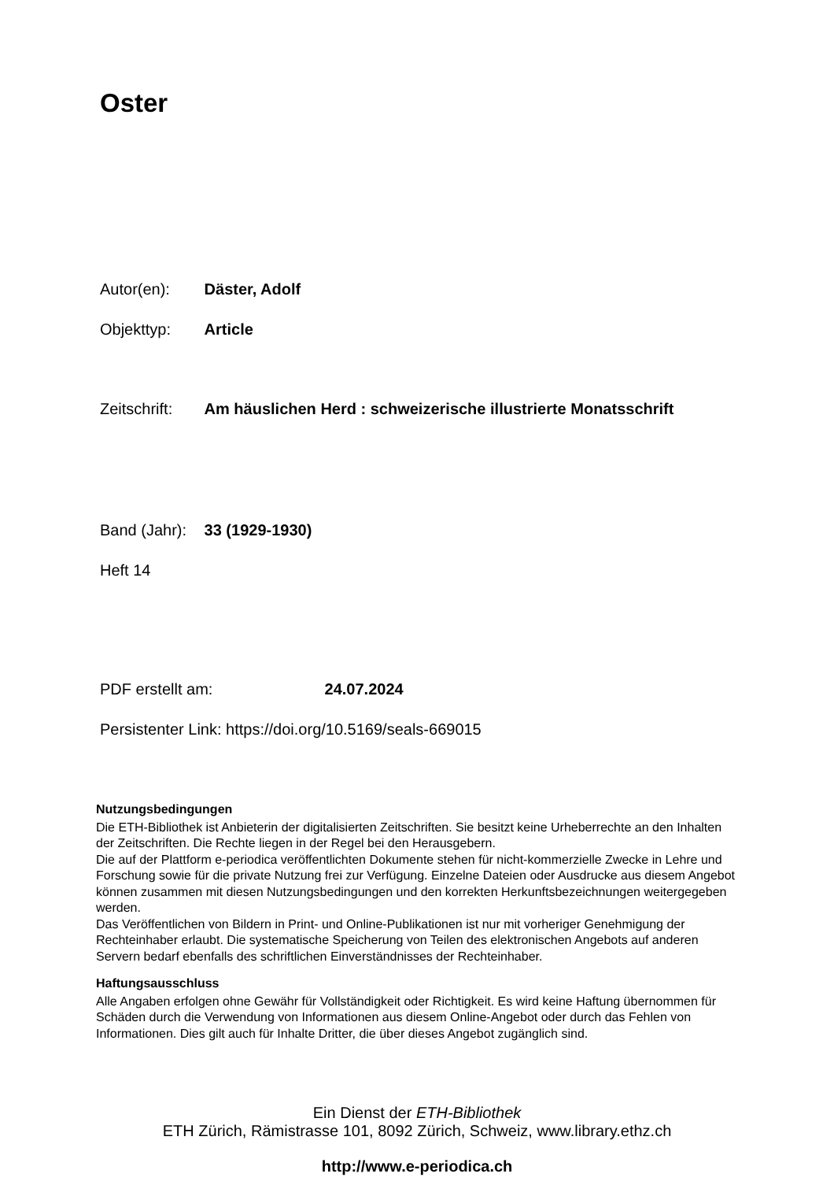Oster
Autor(en): Däster, Adolf
Objekttyp: Article
Zeitschrift: Am häuslichen Herd : schweizerische illustrierte Monatsschrift
Band (Jahr): 33 (1929-1930)
Heft 14
PDF erstellt am: 24.07.2024
Persistenter Link: https://doi.org/10.5169/seals-669015
Nutzungsbedingungen
Die ETH-Bibliothek ist Anbieterin der digitalisierten Zeitschriften. Sie besitzt keine Urheberrechte an den Inhalten der Zeitschriften. Die Rechte liegen in der Regel bei den Herausgebern.
Die auf der Plattform e-periodica veröffentlichten Dokumente stehen für nicht-kommerzielle Zwecke in Lehre und Forschung sowie für die private Nutzung frei zur Verfügung. Einzelne Dateien oder Ausdrucke aus diesem Angebot können zusammen mit diesen Nutzungsbedingungen und den korrekten Herkunftsbezeichnungen weitergegeben werden.
Das Veröffentlichen von Bildern in Print- und Online-Publikationen ist nur mit vorheriger Genehmigung der Rechteinhaber erlaubt. Die systematische Speicherung von Teilen des elektronischen Angebots auf anderen Servern bedarf ebenfalls des schriftlichen Einverständnisses der Rechteinhaber.
Haftungsausschluss
Alle Angaben erfolgen ohne Gewähr für Vollständigkeit oder Richtigkeit. Es wird keine Haftung übernommen für Schäden durch die Verwendung von Informationen aus diesem Online-Angebot oder durch das Fehlen von Informationen. Dies gilt auch für Inhalte Dritter, die über dieses Angebot zugänglich sind.
Ein Dienst der ETH-Bibliothek
ETH Zürich, Rämistrasse 101, 8092 Zürich, Schweiz, www.library.ethz.ch
http://www.e-periodica.ch